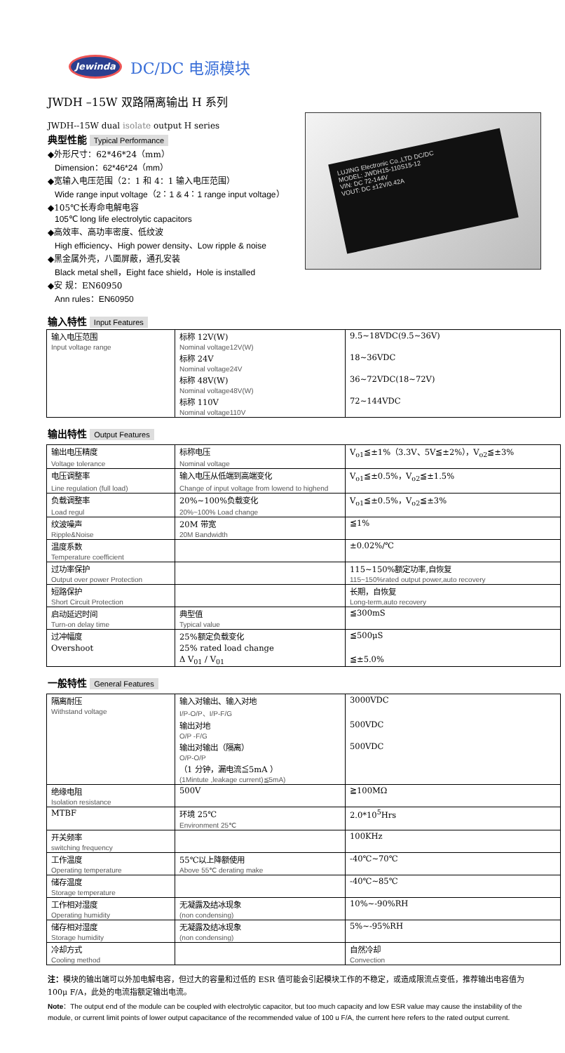Jewinda
DC/DC 电源模块
JWDH –15W 双路隔离输出 H 系列
JWDH--15W dual isolate output H series
典型性能 Typical Performance
◆外形尺寸：62*46*24（mm）
Dimension：62*46*24（mm）
◆宽输入电压范围（2：1 和 4：1 输入电压范围）
Wide range input voltage（2：1 & 4：1 range input voltage）
◆105℃长寿命电解电容
105℃ long life electrolytic capacitors
◆高效率、高功率密度、低纹波
High efficiency、High power density、Low ripple & noise
◆黑金属外壳，八面屏蔽，通孔安装
Black metal shell，Eight face shield，Hole is installed
◆安 规：EN60950
Ann rules：EN60950
输入特性 Input Features
LUJING Electronic Co.,LTD DC/DC
MODEL: JWDH15-110S15-12
VIN: DC 72-144V
VOUT: DC ±12V/0.42A
| 输入电压范围 | 标称 12V(W) | 9.5~18VDC(9.5~36V) |
| Input voltage range | Nominal voltage12V(W) | |
| | 标称 24V | 18~36VDC |
| | Nominal voltage24V | |
| | 标称 48V(W) | 36~72VDC(18~72V) |
| | Nominal voltage48V(W) | |
| | 标称 110V | 72~144VDC |
| | Nominal voltage110V | |
输出特性 Output Features
| 输出电压精度 | 标称电压 | V<sub>o1</sub>≦±1%（3.3V、5V≦±2%），V<sub>o2</sub>≦±3% |
| Voltage tolerance | Nominal voltage | |
| 电压调整率 | 输入电压从低端到高端变化 | V<sub>o1</sub>≦±0.5%，V<sub>o2</sub>≦±1.5% |
| Line regulation (full load) | Change of input voltage from lowend to highend | |
| 负载调整率 | 20%~100%负载变化 | V<sub>o1</sub>≦±0.5%，V<sub>o2</sub>≦±3% |
| Load regul | 20%~100% Load change | |
| 纹波噪声 | 20M 带宽 | ≦1% |
| Ripple&Noise | 20M Bandwidth | |
| 温度系数 | | ±0.02%/℃ |
| Temperature coefficient | | |
| 过功率保护 | | 115~150%额定功率,自恢复 |
| Output over power Protection | | 115~150%rated output power,auto recovery |
| 短路保护 | | 长期，自恢复 |
| Short Circuit Protection | | Long-term,auto recovery |
| 启动延迟时间 | 典型值 | ≦300mS |
| Turn-on delay time | Typical value | |
| 过冲幅度 | 25%额定负载变化 | ≦500μS |
| Overshoot | 25% rated load change | |
| | Δ V<sub>01</sub> / V<sub>01</sub> | ≦±5.0% |
一般特性 General Features
| 隔离耐压 | 输入对输出、输入对地 | 3000VDC |
| Withstand voltage | I/P-O/P、I/P-F/G | |
| | 输出对地 | 500VDC |
| | O/P -F/G | |
| | 输出对输出（隔离） | 500VDC |
| | O/P-O/P | |
| | （1 分钟，漏电流≦5mA ） | |
| | (1Mintute ,leakage current)≦5mA) | |
| 绝缘电阻 | 500V | ≧100MΩ |
| Isolation resistance | | |
| MTBF | 环境 25℃ | 2.0*10<sup>5</sup>Hrs |
| | Environment 25℃ | |
| 开关频率 | | 100KHz |
| switching frequency | | |
| 工作温度 | 55℃以上降额使用 | -40℃~70℃ |
| Operating temperature | Above 55℃ derating make | |
| 储存温度 | | -40℃~85℃ |
| Storage temperature | | |
| 工作相对湿度 | 无凝露及结冰现象 | 10%~-90%RH |
| Operating humidity | (non condensing) | |
| 储存相对湿度 | 无凝露及结冰现象 | 5%~-95%RH |
| Storage humidity | (non condensing) | |
| 冷却方式 | | 自然冷却 |
| Cooling method | | Convection |
注：模块的输出端可以外加电解电容，但过大的容量和过低的 ESR 值可能会引起模块工作的不稳定，或造成限流点变低，推荐输出电容值为 100μ F/A，此处的电流指额定输出电流。
Note：The output end of the module can be coupled with electrolytic capacitor, but too much capacity and low ESR value may cause the instability of the module, or current limit points of lower output capacitance of the recommended value of 100 u F/A, the current here refers to the rated output current.